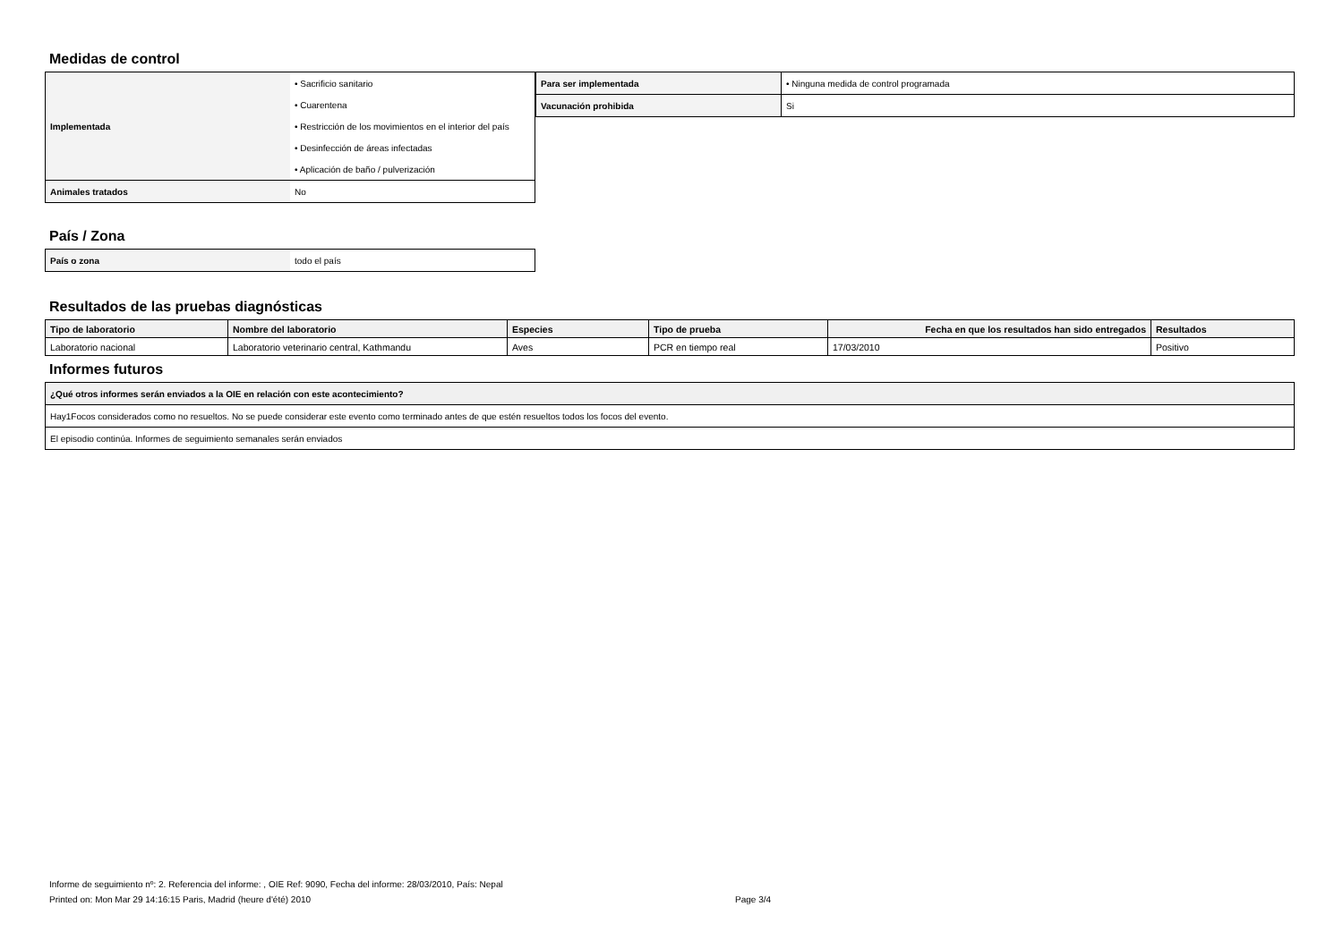Medidas de control
| Implementada | • Sacrificio sanitario |
| | • Cuarentena |
| | • Restricción de los movimientos en el interior del país |
| | • Desinfección de áreas infectadas |
| | • Aplicación de baño / pulverización |
| Animales tratados | No |
| Para ser implementada | • Ninguna medida de control programada |
| Vacunación prohibida | Si |
País / Zona
| País o zona | todo el país |
Resultados de las pruebas diagnósticas
| Tipo de laboratorio | Nombre del laboratorio | Especies | Tipo de prueba | Fecha en que los resultados han sido entregados | Resultados |
| --- | --- | --- | --- | --- | --- |
| Laboratorio nacional | Laboratorio veterinario central, Kathmandu | Aves | PCR en tiempo real | 17/03/2010 | Positivo |
Informes futuros
| ¿Qué otros informes serán enviados a la OIE en relación con este acontecimiento? |
| --- |
| Hay1Focos considerados como no resueltos. No se puede considerar este evento como terminado antes de que estén resueltos todos los focos del evento. |
| El episodio continúa. Informes de seguimiento semanales serán enviados |
Informe de seguimiento nº: 2. Referencia del informe: , OIE Ref: 9090, Fecha del informe: 28/03/2010, País: Nepal
Printed on: Mon Mar 29 14:16:15 Paris, Madrid (heure d'été) 2010 Page 3/4